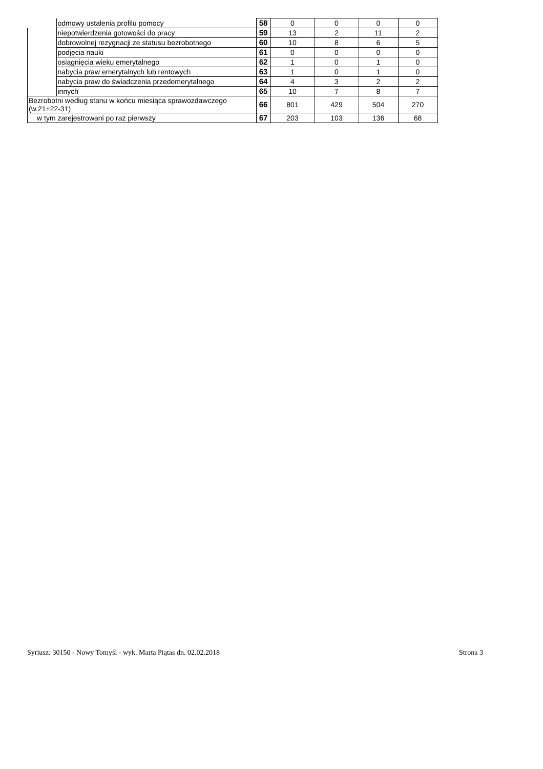| | odmowy ustalenia profilu pomocy | 58 | 0 | 0 | 0 | 0 |
| | niepotwierdzenia gotowości do pracy | 59 | 13 | 2 | 11 | 2 |
| | dobrowolnej rezygnacji ze statusu bezrobotnego | 60 | 10 | 8 | 6 | 5 |
| | podjęcia nauki | 61 | 0 | 0 | 0 | 0 |
| | osiągnięcia wieku emerytalnego | 62 | 1 | 0 | 1 | 0 |
| | nabycia praw emerytalnych lub rentowych | 63 | 1 | 0 | 1 | 0 |
| | nabycia praw do świadczenia przedemerytalnego | 64 | 4 | 3 | 2 | 2 |
| | innych | 65 | 10 | 7 | 8 | 7 |
| Bezrobotni według stanu w końcu miesiąca sprawozdawczego (w.21+22-31) | | 66 | 801 | 429 | 504 | 270 |
| w tym zarejestrowani po raz pierwszy | | 67 | 203 | 103 | 136 | 68 |
Syriusz: 30150 - Nowy Tomyśl - wyk. Marta Piątas dn. 02.02.2018 Strona 3